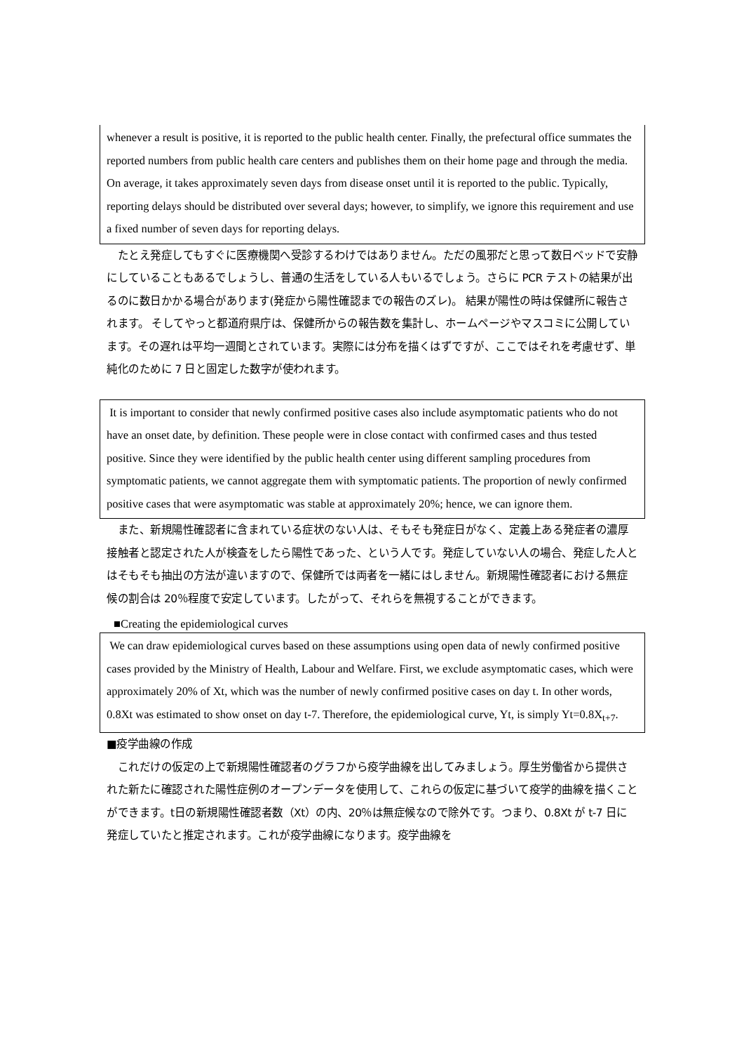whenever a result is positive, it is reported to the public health center. Finally, the prefectural office summates the reported numbers from public health care centers and publishes them on their home page and through the media. On average, it takes approximately seven days from disease onset until it is reported to the public. Typically, reporting delays should be distributed over several days; however, to simplify, we ignore this requirement and use a fixed number of seven days for reporting delays.
　たとえ発症してもすぐに医療機関へ受診するわけではありません。ただの風邪だと思って数日ベッドで安静にしていることもあるでしょうし、普通の生活をしている人もいるでしょう。さらに PCR テストの結果が出るのに数日かかる場合があります(発症から陽性確認までの報告のズレ)。 結果が陽性の時は保健所に報告されます。 そしてやっと都道府県庁は、保健所からの報告数を集計し、ホームページやマスコミに公開しています。その遅れは平均一週間とされています。実際には分布を描くはずですが、ここではそれを考慮せず、単純化のために 7 日と固定した数字が使われます。
It is important to consider that newly confirmed positive cases also include asymptomatic patients who do not have an onset date, by definition. These people were in close contact with confirmed cases and thus tested positive. Since they were identified by the public health center using different sampling procedures from symptomatic patients, we cannot aggregate them with symptomatic patients. The proportion of newly confirmed positive cases that were asymptomatic was stable at approximately 20%; hence, we can ignore them.
　また、新規陽性確認者に含まれている症状のない人は、そもそも発症日がなく、定義上ある発症者の濃厚接触者と認定された人が検査をしたら陽性であった、という人です。発症していない人の場合、発症した人とはそもそも抽出の方法が違いますので、保健所では両者を一緒にはしません。新規陽性確認者における無症候の割合は 20％程度で安定しています。したがって、それらを無視することができます。
■Creating the epidemiological curves
We can draw epidemiological curves based on these assumptions using open data of newly confirmed positive cases provided by the Ministry of Health, Labour and Welfare. First, we exclude asymptomatic cases, which were approximately 20% of Xt, which was the number of newly confirmed positive cases on day t. In other words, 0.8Xt was estimated to show onset on day t-7. Therefore, the epidemiological curve, Yt, is simply Yt=0.8X<sub>t+7</sub>.
■疫学曲線の作成
　これだけの仮定の上で新規陽性確認者のグラフから疫学曲線を出してみましょう。厚生労働省から提供された新たに確認された陽性症例のオープンデータを使用して、これらの仮定に基づいて疫学的曲線を描くことができます。t日の新規陽性確認者数（Xt）の内、20％は無症候なので除外です。つまり、0.8Xt が t-7 日に発症していたと推定されます。これが疫学曲線になります。疫学曲線を